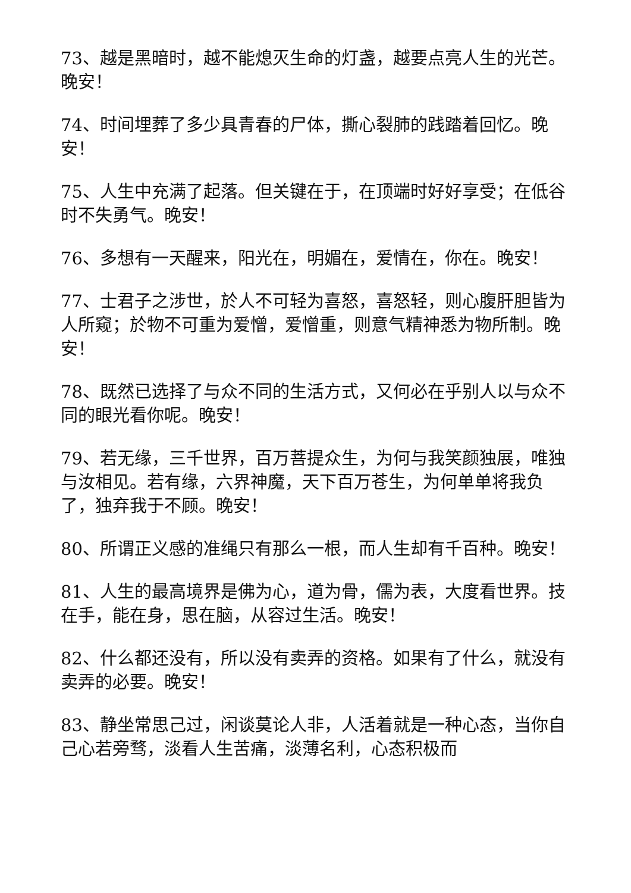73、越是黑暗时，越不能熄灭生命的灯盏，越要点亮人生的光芒。晚安！
74、时间埋葬了多少具青春的尸体，撕心裂肺的践踏着回忆。晚安！
75、人生中充满了起落。但关键在于，在顶端时好好享受；在低谷时不失勇气。晚安！
76、多想有一天醒来，阳光在，明媚在，爱情在，你在。晚安！
77、士君子之涉世，於人不可轻为喜怒，喜怒轻，则心腹肝胆皆为人所窥；於物不可重为爱憎，爱憎重，则意气精神悉为物所制。晚安！
78、既然已选择了与众不同的生活方式，又何必在乎别人以与众不同的眼光看你呢。晚安！
79、若无缘，三千世界，百万菩提众生，为何与我笑颜独展，唯独与汝相见。若有缘，六界神魔，天下百万苍生，为何单单将我负了，独弃我于不顾。晚安！
80、所谓正义感的准绳只有那么一根，而人生却有千百种。晚安！
81、人生的最高境界是佛为心，道为骨，儒为表，大度看世界。技在手，能在身，思在脑，从容过生活。晚安！
82、什么都还没有，所以没有卖弄的资格。如果有了什么，就没有卖弄的必要。晚安！
83、静坐常思己过，闲谈莫论人非，人活着就是一种心态，当你自己心若旁骛，淡看人生苦痛，淡薄名利，心态积极而